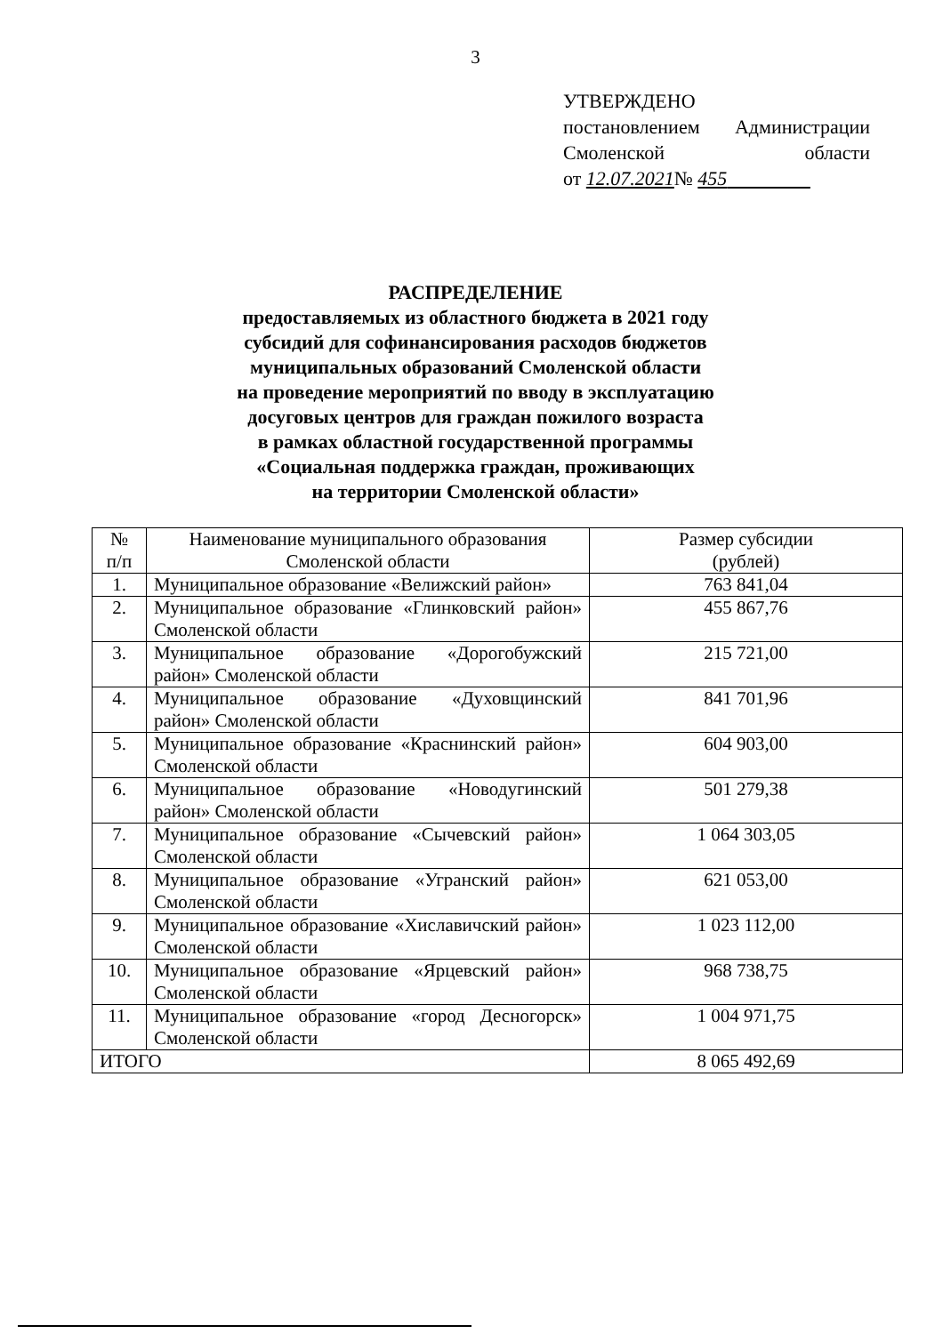3
УТВЕРЖДЕНО
постановлением Администрации
Смоленской области
от 12.07.2021№ 455
РАСПРЕДЕЛЕНИЕ
предоставляемых из областного бюджета в 2021 году
субсидий для софинансирования расходов бюджетов
муниципальных образований Смоленской области
на проведение мероприятий по вводу в эксплуатацию
досуговых центров для граждан пожилого возраста
в рамках областной государственной программы
«Социальная поддержка граждан, проживающих
на территории Смоленской области»
| № п/п | Наименование муниципального образования Смоленской области | Размер субсидии (рублей) |
| --- | --- | --- |
| 1. | Муниципальное образование «Велижский район» | 763 841,04 |
| 2. | Муниципальное образование «Глинковский район» Смоленской области | 455 867,76 |
| 3. | Муниципальное образование «Дорогобужский район» Смоленской области | 215 721,00 |
| 4. | Муниципальное образование «Духовщинский район» Смоленской области | 841 701,96 |
| 5. | Муниципальное образование «Краснинский район» Смоленской области | 604 903,00 |
| 6. | Муниципальное образование «Новодугинский район» Смоленской области | 501 279,38 |
| 7. | Муниципальное образование «Сычевский район» Смоленской области | 1 064 303,05 |
| 8. | Муниципальное образование «Угранский район» Смоленской области | 621 053,00 |
| 9. | Муниципальное образование «Хиславичский район» Смоленской области | 1 023 112,00 |
| 10. | Муниципальное образование «Ярцевский район» Смоленской области | 968 738,75 |
| 11. | Муниципальное образование «город Десногорск» Смоленской области | 1 004 971,75 |
| ИТОГО | | 8 065 492,69 |